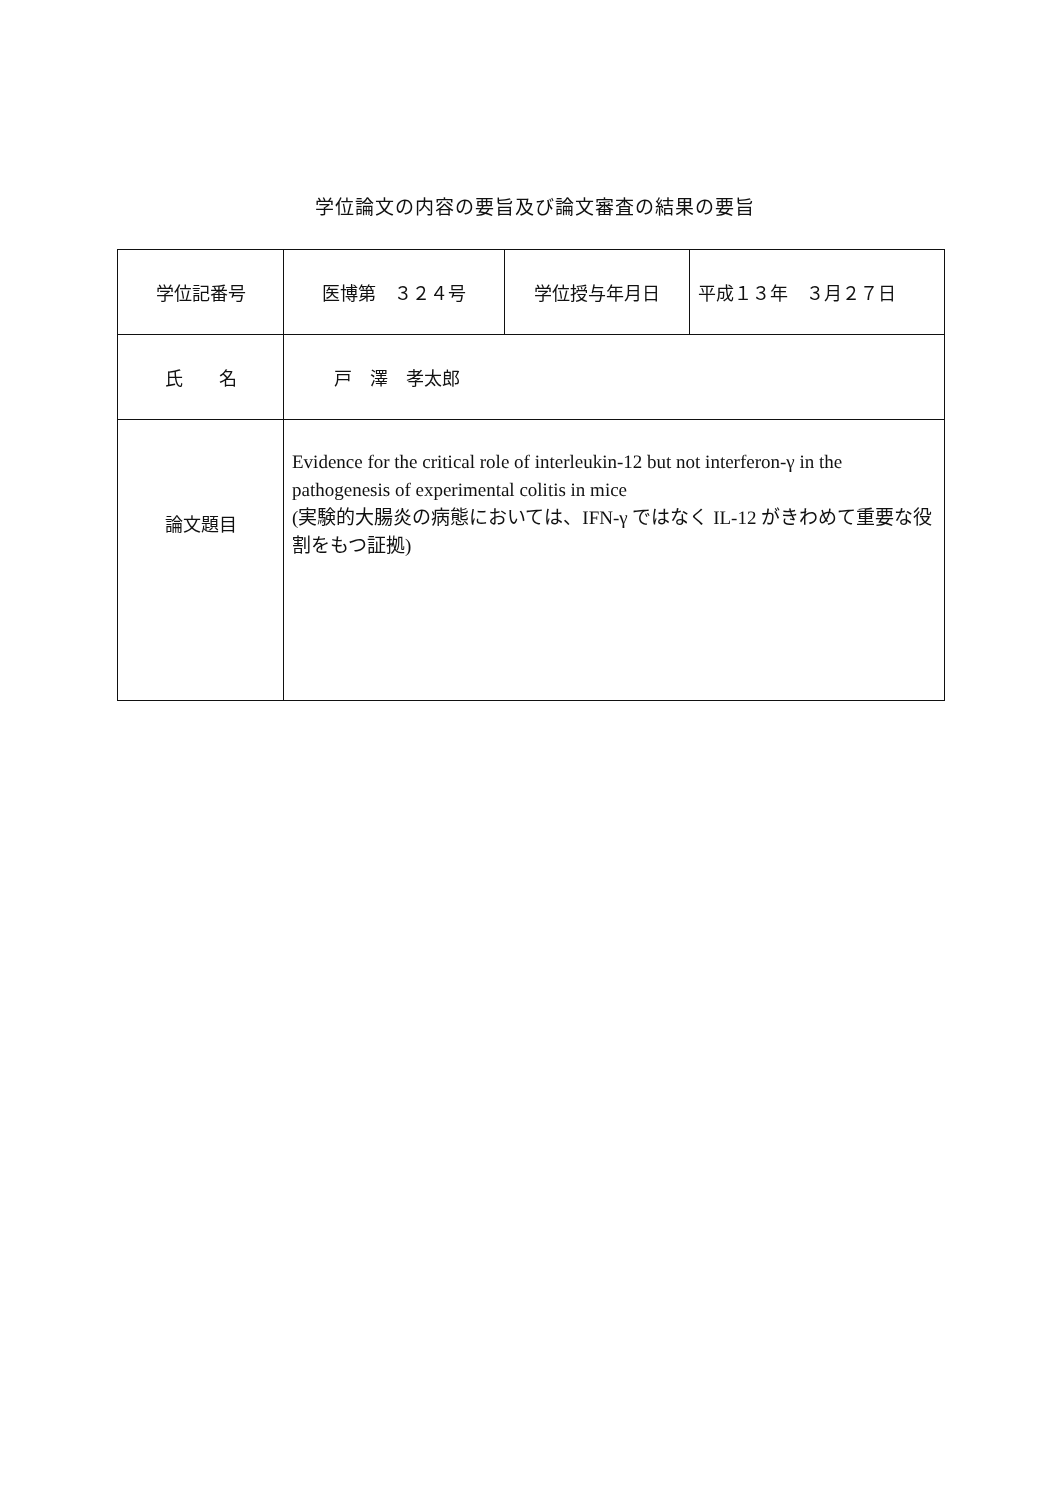学位論文の内容の要旨及び論文審査の結果の要旨
| 学位記番号 | 医博第 ３２４号 | 学位授与年月日 | 平成１３年 ３月２７日 |
| 氏 名 | 戸 澤 孝太郎 | | |
| 論文題目 | Evidence for the critical role of interleukin-12 but not interferon-γ in the pathogenesis of experimental colitis in mice (実験的大腸炎の病態においては、IFN-γ ではなく IL-12 がきわめて重要な役割をもつ証拠) | | |